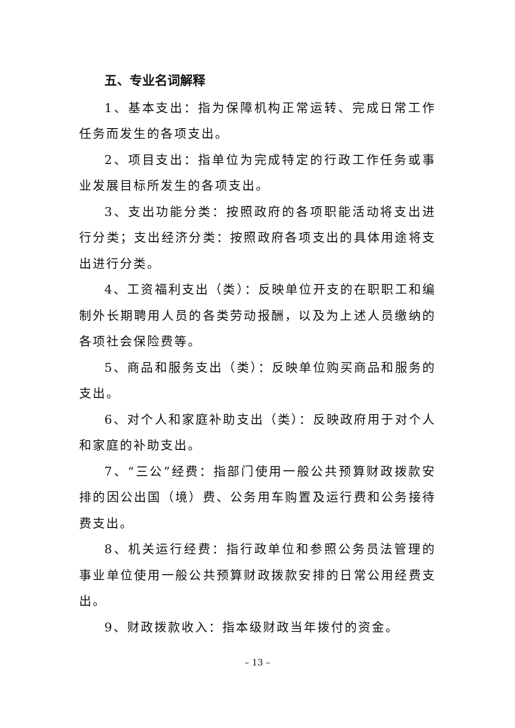五、专业名词解释
1、基本支出：指为保障机构正常运转、完成日常工作任务而发生的各项支出。
2、项目支出：指单位为完成特定的行政工作任务或事业发展目标所发生的各项支出。
3、支出功能分类：按照政府的各项职能活动将支出进行分类；支出经济分类：按照政府各项支出的具体用途将支出进行分类。
4、工资福利支出（类）：反映单位开支的在职职工和编制外长期聘用人员的各类劳动报酬，以及为上述人员缴纳的各项社会保险费等。
5、商品和服务支出（类）：反映单位购买商品和服务的支出。
6、对个人和家庭补助支出（类）：反映政府用于对个人和家庭的补助支出。
7、“三公”经费：指部门使用一般公共预算财政拨款安排的因公出国（境）费、公务用车购置及运行费和公务接待费支出。
8、机关运行经费：指行政单位和参照公务员法管理的事业单位使用一般公共预算财政拨款安排的日常公用经费支出。
9、财政拨款收入：指本级财政当年拨付的资金。
– 13 –